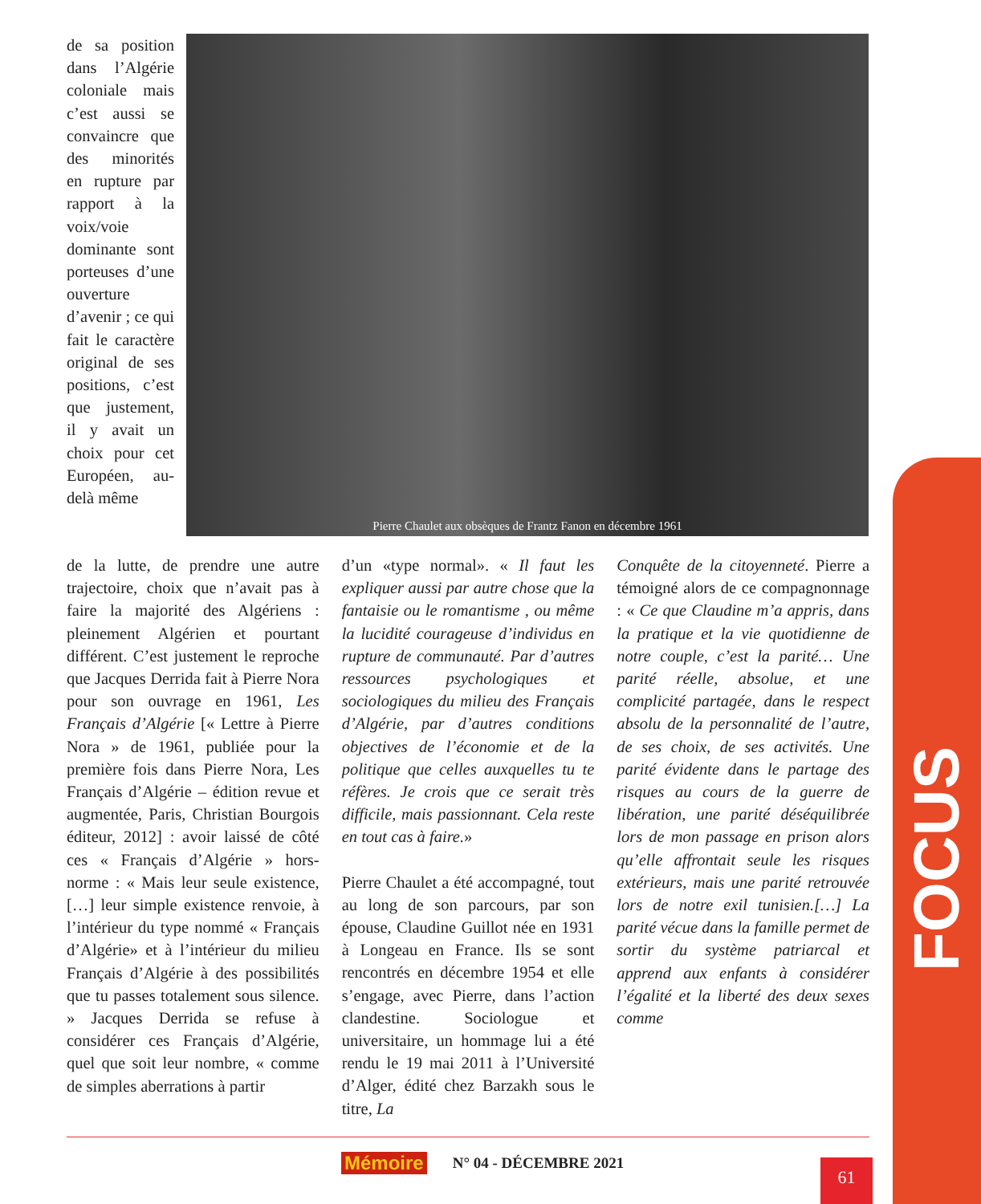de sa position dans l’Algérie coloniale mais c’est aussi se convaincre que des minorités en rupture par rapport à la voix/voie dominante sont porteuses d’une ouverture d’avenir ; ce qui fait le caractère original de ses positions, c’est que justement, il y avait un choix pour cet Européen, au-delà même
Pierre Chaulet aux obsèques de Frantz Fanon en décembre 1961
de la lutte, de prendre une autre trajectoire, choix que n’avait pas à faire la majorité des Algériens : pleinement Algérien et pourtant différent. C’est justement le reproche que Jacques Derrida fait à Pierre Nora pour son ouvrage en 1961, Les Français d’Algérie [« Lettre à Pierre Nora » de 1961, publiée pour la première fois dans Pierre Nora, Les Français d’Algérie – édition revue et augmentée, Paris, Christian Bourgois éditeur, 2012] : avoir laissé de côté ces « Français d’Algérie » hors-norme : « Mais leur seule existence, […] leur simple existence renvoie, à l’intérieur du type nommé « Français d’Algérie» et à l’intérieur du milieu Français d’Algérie à des possibilités que tu passes totalement sous silence. » Jacques Derrida se refuse à considérer ces Français d’Algérie, quel que soit leur nombre, « comme de simples aberrations à partir
d’un «type normal». « Il faut les expliquer aussi par autre chose que la fantaisie ou le romantisme , ou même la lucidité courageuse d’individus en rupture de communauté. Par d’autres ressources psychologiques et sociologiques du milieu des Français d’Algérie, par d’autres conditions objectives de l’économie et de la politique que celles auxquelles tu te réfères. Je crois que ce serait très difficile, mais passionnant. Cela reste en tout cas à faire.»
Pierre Chaulet a été accompagné, tout au long de son parcours, par son épouse, Claudine Guillot née en 1931 à Longeau en France. Ils se sont rencontrés en décembre 1954 et elle s’engage, avec Pierre, dans l’action clandestine. Sociologue et universitaire, un hommage lui a été rendu le 19 mai 2011 à l’Université d’Alger, édité chez Barzakh sous le titre, La
Conquête de la citoyenneté. Pierre a témoigné alors de ce compagnonnage : « Ce que Claudine m’a appris, dans la pratique et la vie quotidienne de notre couple, c’est la parité… Une parité réelle, absolue, et une complicité partagée, dans le respect absolu de la personnalité de l’autre, de ses choix, de ses activités. Une parité évidente dans le partage des risques au cours de la guerre de libération, une parité déséquilibrée lors de mon passage en prison alors qu’elle affrontait seule les risques extérieurs, mais une parité retrouvée lors de notre exil tunisien.[…] La parité vécue dans la famille permet de sortir du système patriarcal et apprend aux enfants à considérer l’égalité et la liberté des deux sexes comme
Mémoire N° 04 - DÉCEMBRE 2021 61
FOCUS